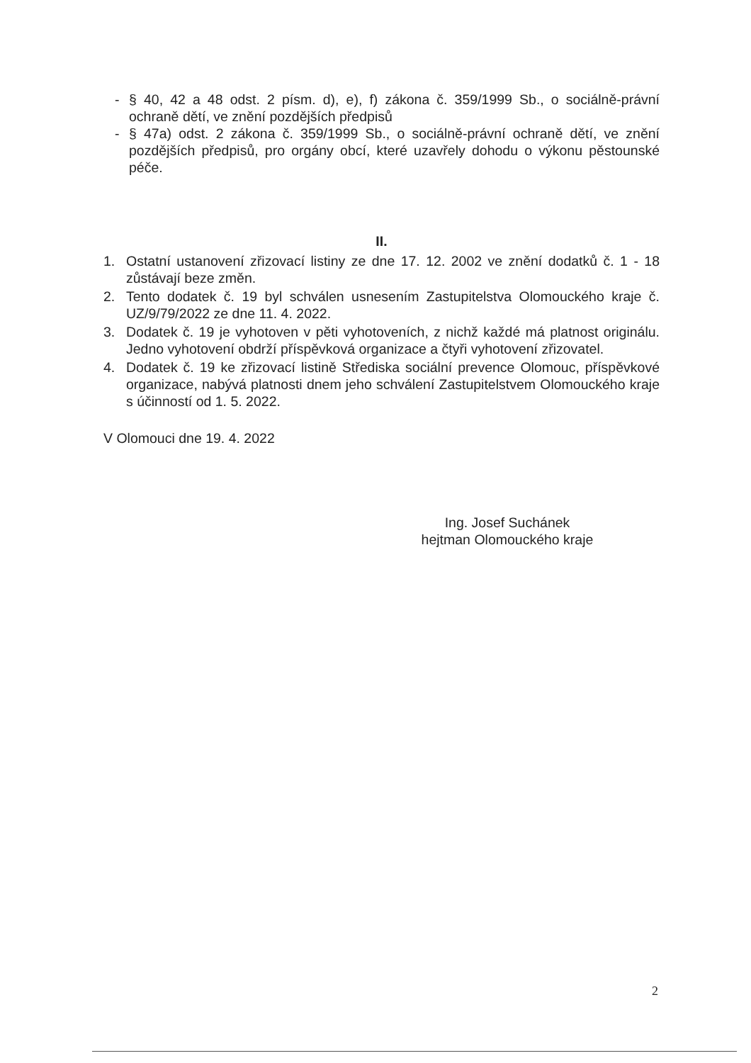- § 40, 42 a 48 odst. 2 písm. d), e), f) zákona č. 359/1999 Sb., o sociálně-právní ochraně dětí, ve znění pozdějších předpisů
- § 47a) odst. 2 zákona č. 359/1999 Sb., o sociálně-právní ochraně dětí, ve znění pozdějších předpisů, pro orgány obcí, které uzavřely dohodu o výkonu pěstounské péče.
II.
1. Ostatní ustanovení zřizovací listiny ze dne 17. 12. 2002 ve znění dodatků č. 1 - 18 zůstávají beze změn.
2. Tento dodatek č. 19 byl schválen usnesením Zastupitelstva Olomouckého kraje č. UZ/9/79/2022 ze dne 11. 4. 2022.
3. Dodatek č. 19 je vyhotoven v pěti vyhotoveních, z nichž každé má platnost originálu. Jedno vyhotovení obdrží příspěvková organizace a čtyři vyhotovení zřizovatel.
4. Dodatek č. 19 ke zřizovací listině Střediska sociální prevence Olomouc, příspěvkové organizace, nabývá platnosti dnem jeho schválení Zastupitelstvem Olomouckého kraje s účinností od 1. 5. 2022.
V Olomouci dne 19. 4. 2022
Ing. Josef Suchánek
hejtman Olomouckého kraje
2